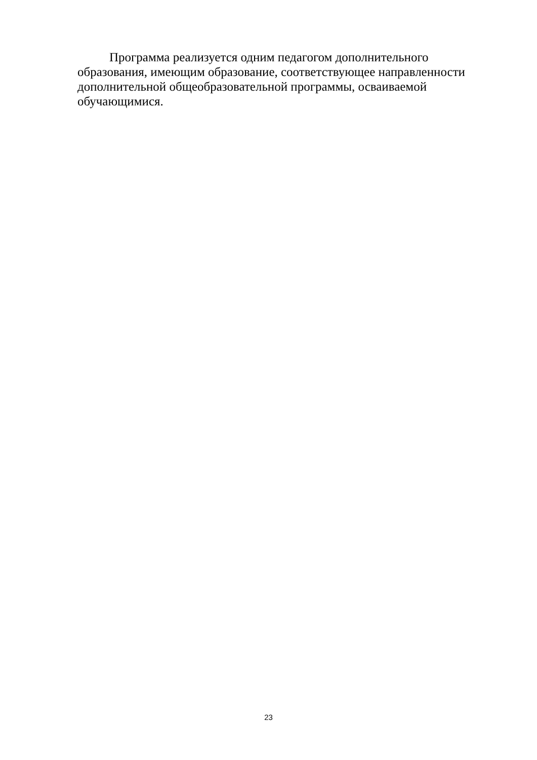Программа реализуется одним педагогом дополнительного образования, имеющим образование, соответствующее направленности дополнительной общеобразовательной программы, осваиваемой обучающимися.
23